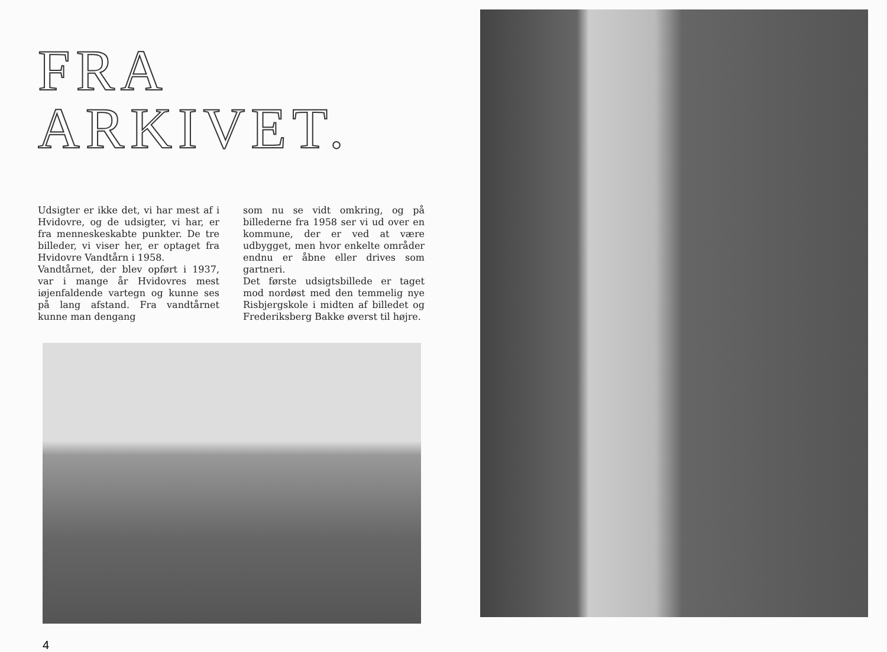FRA ARKIVET.
Udsigter er ikke det, vi har mest af i Hvidovre, og de udsigter, vi har, er fra menneskeskabte punkter. De tre billeder, vi viser her, er optaget fra Hvidovre Vandtårn i 1958.
Vandtårnet, der blev opført i 1937, var i mange år Hvidovres mest iøjenfaldende vartegn og kunne ses på lang afstand. Fra vandtårnet kunne man dengang
som nu se vidt omkring, og på billederne fra 1958 ser vi ud over en kommune, der er ved at være udbygget, men hvor enkelte områder endnu er åbne eller drives som gartneri.
Det første udsigtsbillede er taget mod nordøst med den temmelig nye Risbjergskole i midten af billedet og Frederiksberg Bakke øverst til højre.
4